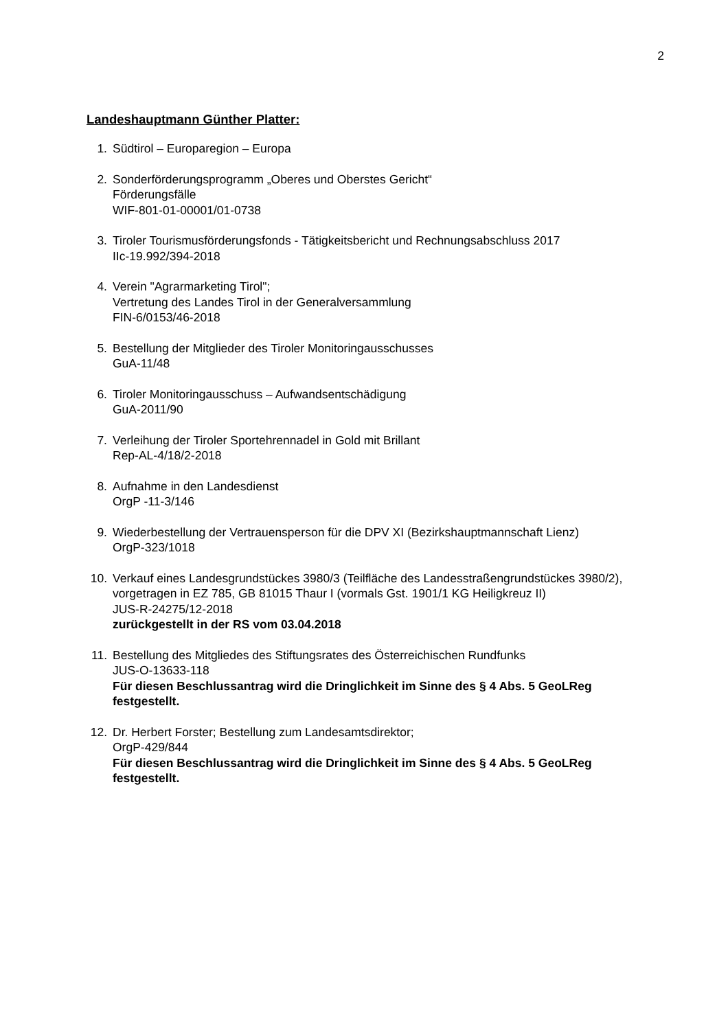2
Landeshauptmann Günther Platter:
1. Südtirol – Europaregion – Europa
2. Sonderförderungsprogramm „Oberes und Oberstes Gericht“
Förderungsfälle
WIF-801-01-00001/01-0738
3. Tiroler Tourismusförderungsfonds - Tätigkeitsbericht und Rechnungsabschluss 2017
IIc-19.992/394-2018
4. Verein "Agrarmarketing Tirol";
Vertretung des Landes Tirol in der Generalversammlung
FIN-6/0153/46-2018
5. Bestellung der Mitglieder des Tiroler Monitoringausschusses
GuA-11/48
6. Tiroler Monitoringausschuss – Aufwandsentschädigung
GuA-2011/90
7. Verleihung der Tiroler Sportehrennadel in Gold mit Brillant
Rep-AL-4/18/2-2018
8. Aufnahme in den Landesdienst
OrgP -11-3/146
9. Wiederbestellung der Vertrauensperson für die DPV XI (Bezirkshauptmannschaft Lienz)
OrgP-323/1018
10. Verkauf eines Landesgrundstückes 3980/3 (Teilfläche des Landesstraßengrundstückes 3980/2), vorgetragen in EZ 785, GB 81015 Thaur I (vormals Gst. 1901/1 KG Heiligkreuz II)
JUS-R-24275/12-2018
zurückgestellt in der RS vom 03.04.2018
11. Bestellung des Mitgliedes des Stiftungsrates des Österreichischen Rundfunks
JUS-O-13633-118
Für diesen Beschlussantrag wird die Dringlichkeit im Sinne des § 4 Abs. 5 GeoLReg festgestellt.
12. Dr. Herbert Forster; Bestellung zum Landesamtsdirektor;
OrgP-429/844
Für diesen Beschlussantrag wird die Dringlichkeit im Sinne des § 4 Abs. 5 GeoLReg festgestellt.